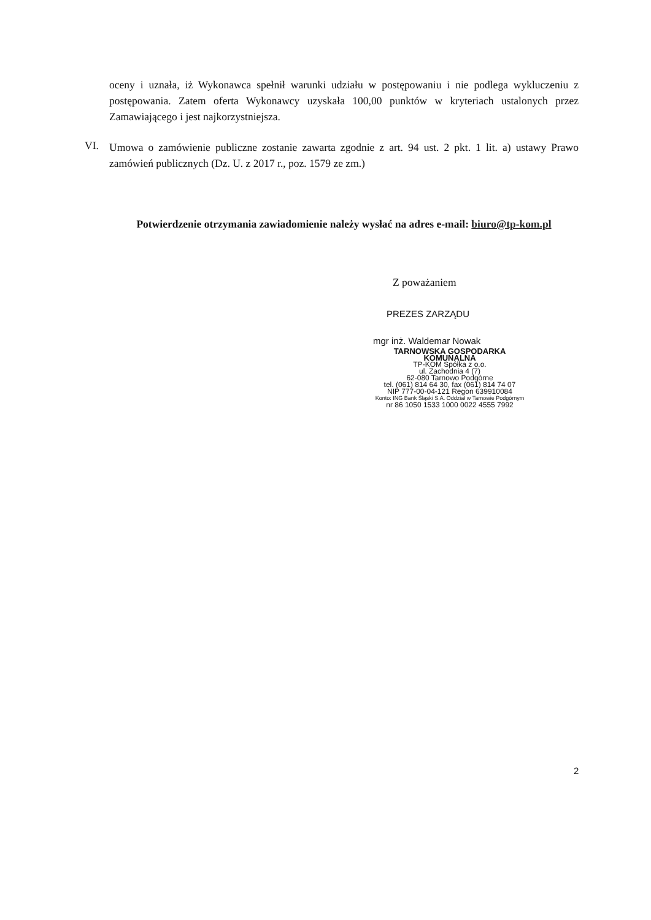oceny i uznała, iż Wykonawca spełnił warunki udziału w postępowaniu i nie podlega wykluczeniu z postępowania. Zatem oferta Wykonawcy uzyskała 100,00 punktów w kryteriach ustalonych przez Zamawiającego i jest najkorzystniejsza.
VI.
Umowa o zamówienie publiczne zostanie zawarta zgodnie z art. 94 ust. 2 pkt. 1 lit. a) ustawy Prawo zamówień publicznych (Dz. U. z 2017 r., poz. 1579 ze zm.)
Potwierdzenie otrzymania zawiadomienie należy wysłać na adres e-mail: biuro@tp-kom.pl
Z poważaniem
PREZES ZARZĄDU
mgr inż. Waldemar Nowak
TARNOWSKA GOSPODARKA KOMUNALNA
TP-KOM Spółka z o.o.
ul. Zachodnia 4 (7)
62-080 Tarnowo Podgórne
tel. (061) 814 64 30, fax (061) 814 74 07
NIP 777-00-04-121 Regon 639910084
Konto: ING Bank Śląski S.A. Oddział w Tarnowie Podgórnym
nr 86 1050 1533 1000 0022 4555 7992
2